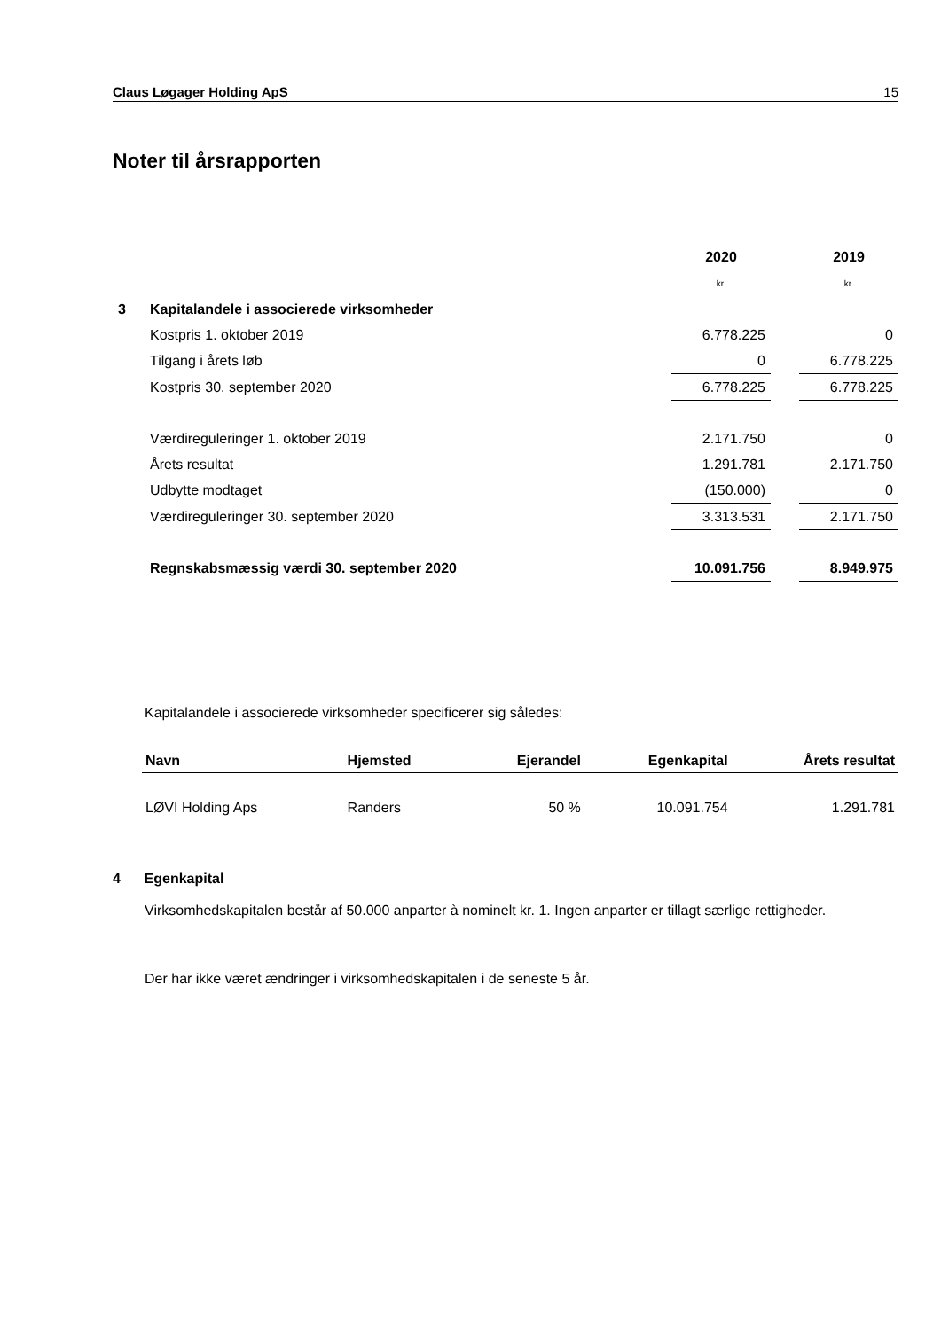Claus Løgager Holding ApS 15
Noter til årsrapporten
| | | 2020 | | 2019 |
| | | kr. | | kr. |
| 3 | Kapitalandele i associerede virksomheder | | | |
| | Kostpris 1. oktober 2019 | 6.778.225 | | 0 |
| | Tilgang i årets løb | 0 | | 6.778.225 |
| | Kostpris 30. september 2020 | 6.778.225 | | 6.778.225 |
| | Værdireguleringer 1. oktober 2019 | 2.171.750 | | 0 |
| | Årets resultat | 1.291.781 | | 2.171.750 |
| | Udbytte modtaget | (150.000) | | 0 |
| | Værdireguleringer 30. september 2020 | 3.313.531 | | 2.171.750 |
| | Regnskabsmæssig værdi 30. september 2020 | 10.091.756 | | 8.949.975 |
Kapitalandele i associerede virksomheder specificerer sig således:
| Navn | Hjemsted | Ejerandel | Egenkapital | Årets resultat |
| --- | --- | --- | --- | --- |
| LØVI Holding Aps | Randers | 50 % | 10.091.754 | 1.291.781 |
4 Egenkapital
Virksomhedskapitalen består af 50.000 anparter à nominelt kr. 1. Ingen anparter er tillagt særlige rettigheder.
Der har ikke været ændringer i virksomhedskapitalen i de seneste 5 år.